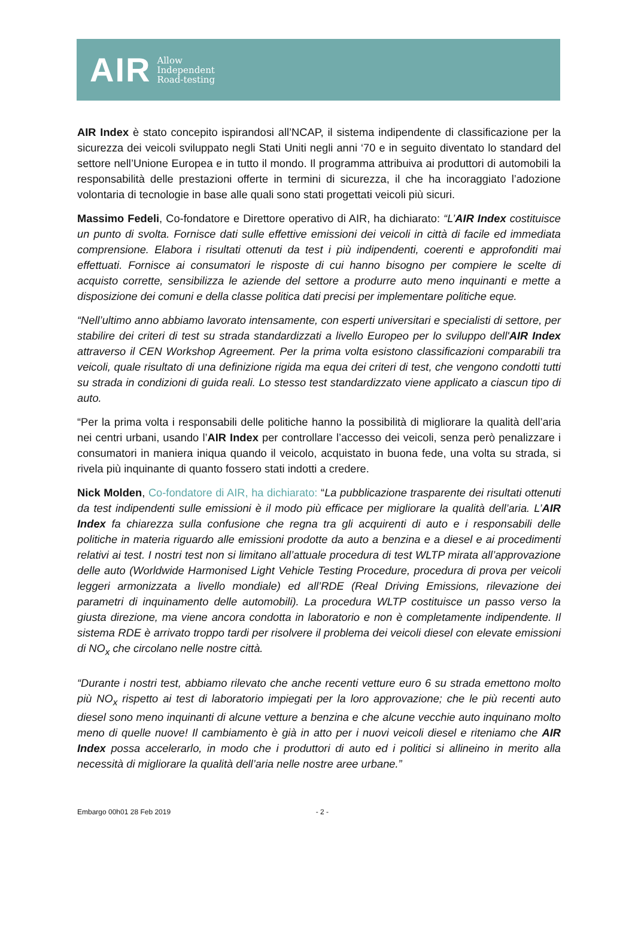AIR
Allow
Independent
Road-testing
AIR Index è stato concepito ispirandosi all’NCAP, il sistema indipendente di classificazione per la sicurezza dei veicoli sviluppato negli Stati Uniti negli anni ‘70 e in seguito diventato lo standard del settore nell’Unione Europea e in tutto il mondo. Il programma attribuiva ai produttori di automobili la responsabilità delle prestazioni offerte in termini di sicurezza, il che ha incoraggiato l’adozione volontaria di tecnologie in base alle quali sono stati progettati veicoli più sicuri.
Massimo Fedeli, Co-fondatore e Direttore operativo di AIR, ha dichiarato: “L’AIR Index costituisce un punto di svolta. Fornisce dati sulle effettive emissioni dei veicoli in città di facile ed immediata comprensione. Elabora i risultati ottenuti da test i più indipendenti, coerenti e approfonditi mai effettuati. Fornisce ai consumatori le risposte di cui hanno bisogno per compiere le scelte di acquisto corrette, sensibilizza le aziende del settore a produrre auto meno inquinanti e mette a disposizione dei comuni e della classe politica dati precisi per implementare politiche eque.
“Nell’ultimo anno abbiamo lavorato intensamente, con esperti universitari e specialisti di settore, per stabilire dei criteri di test su strada standardizzati a livello Europeo per lo sviluppo dell'AIR Index attraverso il CEN Workshop Agreement. Per la prima volta esistono classificazioni comparabili tra veicoli, quale risultato di una definizione rigida ma equa dei criteri di test, che vengono condotti tutti su strada in condizioni di guida reali. Lo stesso test standardizzato viene applicato a ciascun tipo di auto.
“Per la prima volta i responsabili delle politiche hanno la possibilità di migliorare la qualità dell’aria nei centri urbani, usando l’AIR Index per controllare l’accesso dei veicoli, senza però penalizzare i consumatori in maniera iniqua quando il veicolo, acquistato in buona fede, una volta su strada, si rivela più inquinante di quanto fossero stati indotti a credere.
Nick Molden, Co-fondatore di AIR, ha dichiarato: “La pubblicazione trasparente dei risultati ottenuti da test indipendenti sulle emissioni è il modo più efficace per migliorare la qualità dell’aria. L’AIR Index fa chiarezza sulla confusione che regna tra gli acquirenti di auto e i responsabili delle politiche in materia riguardo alle emissioni prodotte da auto a benzina e a diesel e ai procedimenti relativi ai test. I nostri test non si limitano all’attuale procedura di test WLTP mirata all’approvazione delle auto (Worldwide Harmonised Light Vehicle Testing Procedure, procedura di prova per veicoli leggeri armonizzata a livello mondiale) ed all’RDE (Real Driving Emissions, rilevazione dei parametri di inquinamento delle automobili). La procedura WLTP costituisce un passo verso la giusta direzione, ma viene ancora condotta in laboratorio e non è completamente indipendente. Il sistema RDE è arrivato troppo tardi per risolvere il problema dei veicoli diesel con elevate emissioni di NO<sub>x</sub> che circolano nelle nostre città.
“Durante i nostri test, abbiamo rilevato che anche recenti vetture euro 6 su strada emettono molto più NO<sub>x</sub> rispetto ai test di laboratorio impiegati per la loro approvazione; che le più recenti auto diesel sono meno inquinanti di alcune vetture a benzina e che alcune vecchie auto inquinano molto meno di quelle nuove! Il cambiamento è già in atto per i nuovi veicoli diesel e riteniamo che AIR Index possa accelerarlo, in modo che i produttori di auto ed i politici si allineino in merito alla necessità di migliorare la qualità dell’aria nelle nostre aree urbane.”
Embargo 00h01 28 Feb 2019 - 2 -